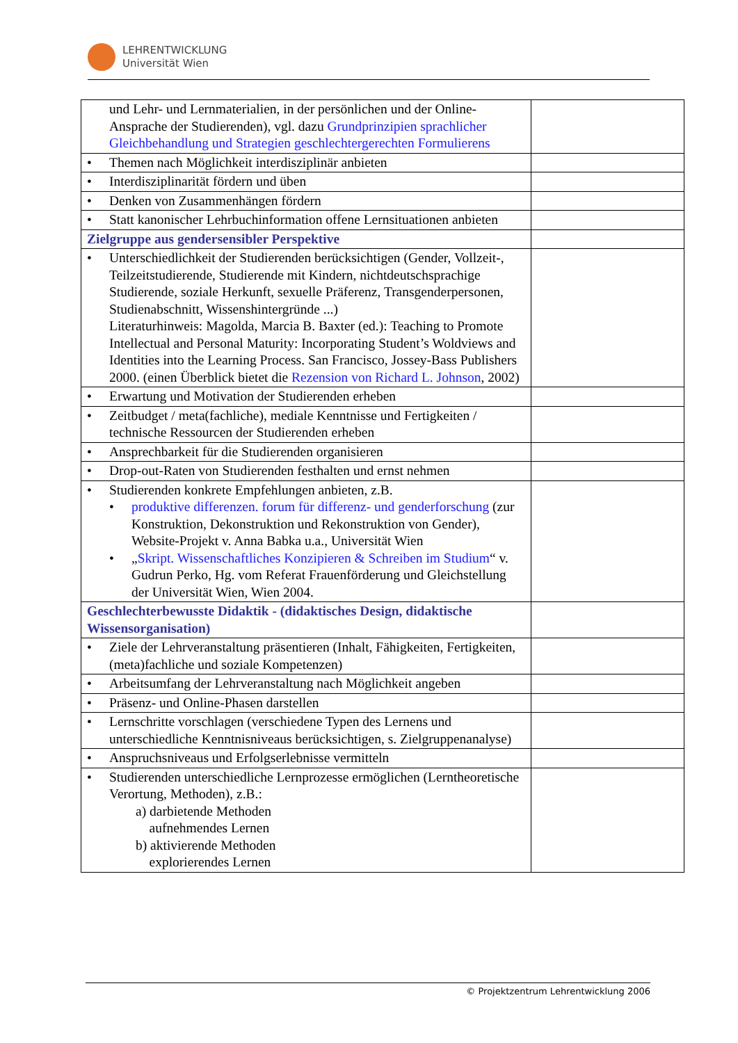LEHRENTWICKLUNG
Universität Wien
| und Lehr- und Lernmaterialien, in der persönlichen und der Online-Ansprache der Studierenden), vgl. dazu Grundprinzipien sprachlicher Gleichbehandlung und Strategien geschlechtergerechten Formulierens | |
| • Themen nach Möglichkeit interdisziplinär anbieten | |
| • Interdisziplinarität fördern und üben | |
| • Denken von Zusammenhängen fördern | |
| • Statt kanonischer Lehrbuchinformation offene Lernsituationen anbieten | |
| Zielgruppe aus gendersensibler Perspektive | |
| • Unterschiedlichkeit der Studierenden berücksichtigen (Gender, Vollzeit-, Teilzeitstudierende, Studierende mit Kindern, nichtdeutschsprachige Studierende, soziale Herkunft, sexuelle Präferenz, Transgenderpersonen, Studienabschnitt, Wissenshintergründe ...) Literaturhinweis: Magolda, Marcia B. Baxter (ed.): Teaching to Promote Intellectual and Personal Maturity: Incorporating Student’s Woldviews and Identities into the Learning Process. San Francisco, Jossey-Bass Publishers 2000. (einen Überblick bietet die Rezension von Richard L. Johnson , 2002) | |
| • Erwartung und Motivation der Studierenden erheben | |
| • Zeitbudget / meta(fachliche), mediale Kenntnisse und Fertigkeiten / technische Ressourcen der Studierenden erheben | |
| • Ansprechbarkeit für die Studierenden organisieren | |
| • Drop-out-Raten von Studierenden festhalten und ernst nehmen | |
| • Studierenden konkrete Empfehlungen anbieten, z.B. • produktive differenzen. forum für differenz- und genderforschung (zur Konstruktion, Dekonstruktion und Rekonstruktion von Gender), Website-Projekt v. Anna Babka u.a., Universität Wien • „ Skript. Wissenschaftliches Konzipieren & Schreiben im Studium “ v. Gudrun Perko, Hg. vom Referat Frauenförderung und Gleichstellung der Universität Wien, Wien 2004. | |
| Geschlechterbewusste Didaktik - ( didaktisches Design , didaktische Wissensorganisation ) | |
| • Ziele der Lehrveranstaltung präsentieren (Inhalt, Fähigkeiten, Fertigkeiten, (meta)fachliche und soziale Kompetenzen) | |
| • Arbeitsumfang der Lehrveranstaltung nach Möglichkeit angeben | |
| • Präsenz- und Online-Phasen darstellen | |
| • Lernschritte vorschlagen (verschiedene Typen des Lernens und unterschiedliche Kenntnisniveaus berücksichtigen, s. Zielgruppenanalyse) | |
| • Anspruchsniveaus und Erfolgserlebnisse vermitteln | |
| • Studierenden unterschiedliche Lernprozesse ermöglichen (Lerntheoretische Verortung, Methoden), z.B.: a) darbietende Methoden aufnehmendes Lernen b) aktivierende Methoden explorierendes Lernen | |
© Projektzentrum Lehrentwicklung 2006